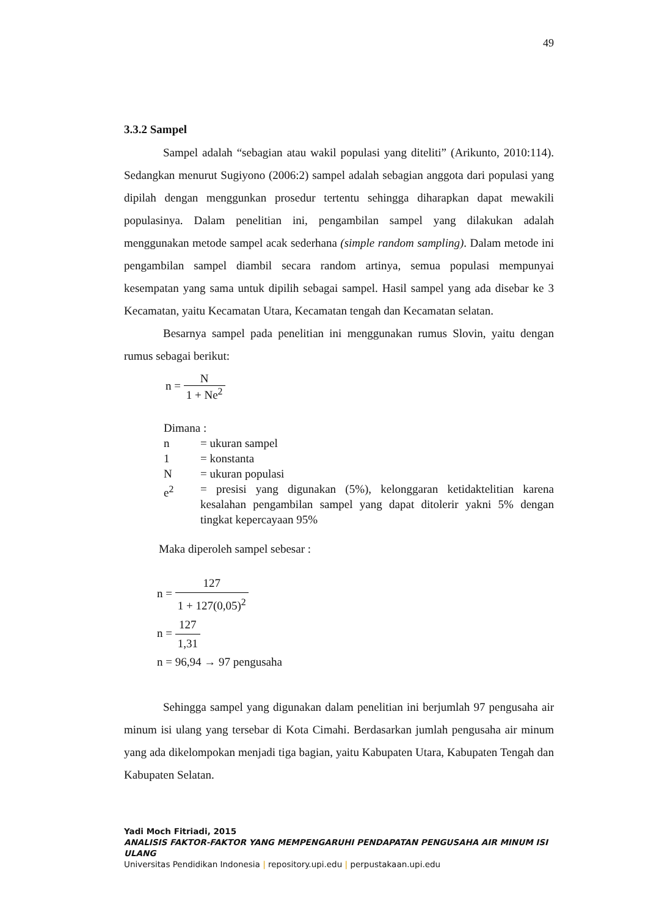49
3.3.2 Sampel
Sampel adalah “sebagian atau wakil populasi yang diteliti” (Arikunto, 2010:114). Sedangkan menurut Sugiyono (2006:2) sampel adalah sebagian anggota dari populasi yang dipilah dengan menggunkan prosedur tertentu sehingga diharapkan dapat mewakili populasinya. Dalam penelitian ini, pengambilan sampel yang dilakukan adalah menggunakan metode sampel acak sederhana (simple random sampling). Dalam metode ini pengambilan sampel diambil secara random artinya, semua populasi mempunyai kesempatan yang sama untuk dipilih sebagai sampel. Hasil sampel yang ada disebar ke 3 Kecamatan, yaitu Kecamatan Utara, Kecamatan tengah dan Kecamatan selatan.
Besarnya sampel pada penelitian ini menggunakan rumus Slovin, yaitu dengan rumus sebagai berikut:
n = N 1 + Ne<sup>2</sup>
Dimana :
n = ukuran sampel
1 = konstanta
N = ukuran populasi
e<sup>2</sup> = presisi yang digunakan (5%), kelonggaran ketidaktelitian karena kesalahan pengambilan sampel yang dapat ditolerir yakni 5% dengan tingkat kepercayaan 95%
Maka diperoleh sampel sebesar :
n = 127 1 + 127(0,05)<sup>2</sup>
n = 127 1,31
n = 96,94 → 97 pengusaha
Sehingga sampel yang digunakan dalam penelitian ini berjumlah 97 pengusaha air minum isi ulang yang tersebar di Kota Cimahi. Berdasarkan jumlah pengusaha air minum yang ada dikelompokan menjadi tiga bagian, yaitu Kabupaten Utara, Kabupaten Tengah dan Kabupaten Selatan.
Yadi Moch Fitriadi, 2015
ANALISIS FAKTOR-FAKTOR YANG MEMPENGARUHI PENDAPATAN PENGUSAHA AIR MINUM ISI ULANG
Universitas Pendidikan Indonesia | repository.upi.edu | perpustakaan.upi.edu